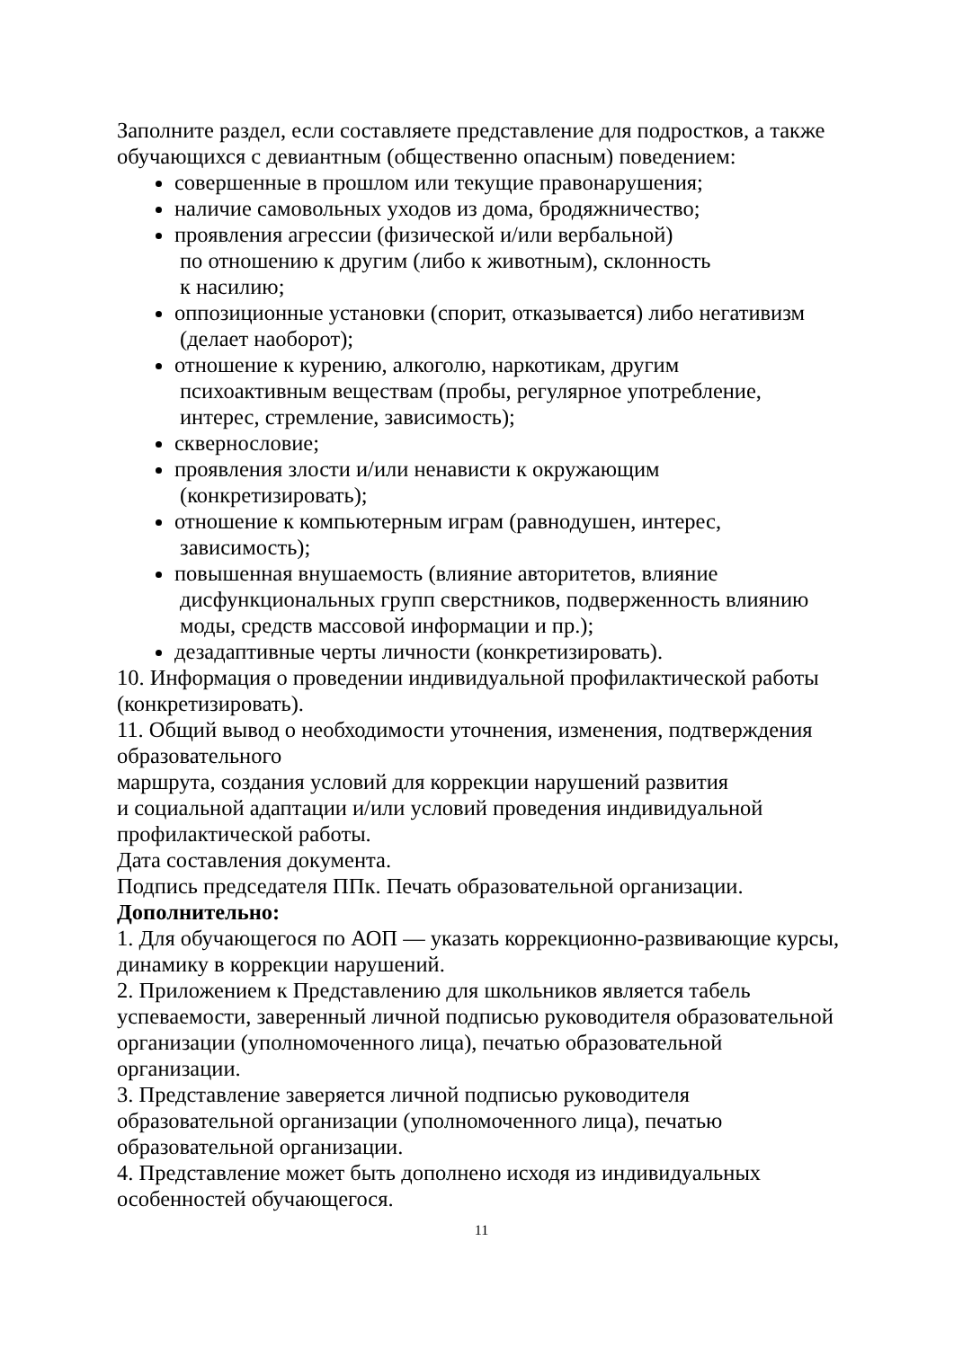Заполните раздел, если составляете представление для подростков, а также обучающихся с девиантным (общественно опасным) поведением:
совершенные в прошлом или текущие правонарушения;
наличие самовольных уходов из дома, бродяжничество;
проявления агрессии (физической и/или вербальной)
по отношению к другим (либо к животным), склонность
к насилию;
оппозиционные установки (спорит, отказывается) либо негативизм
(делает наоборот);
отношение к курению, алкоголю, наркотикам, другим
психоактивным веществам (пробы, регулярное употребление,
интерес, стремление, зависимость);
сквернословие;
проявления злости и/или ненависти к окружающим
(конкретизировать);
отношение к компьютерным играм (равнодушен, интерес,
зависимость);
повышенная внушаемость (влияние авторитетов, влияние
дисфункциональных групп сверстников, подверженность влиянию
моды, средств массовой информации и пр.);
дезадаптивные черты личности (конкретизировать).
10. Информация о проведении индивидуальной профилактической работы (конкретизировать).
11. Общий вывод о необходимости уточнения, изменения, подтверждения образовательного
маршрута, создания условий для коррекции нарушений развития
и социальной адаптации и/или условий проведения индивидуальной профилактической работы.
Дата составления документа.
Подпись председателя ППк. Печать образовательной организации.
Дополнительно:
1. Для обучающегося по АОП — указать коррекционно-развивающие курсы, динамику в коррекции нарушений.
2. Приложением к Представлению для школьников является табель успеваемости, заверенный личной подписью руководителя образовательной организации (уполномоченного лица), печатью образовательной организации.
3. Представление заверяется личной подписью руководителя образовательной организации (уполномоченного лица), печатью образовательной организации.
4. Представление может быть дополнено исходя из индивидуальных особенностей обучающегося.
11